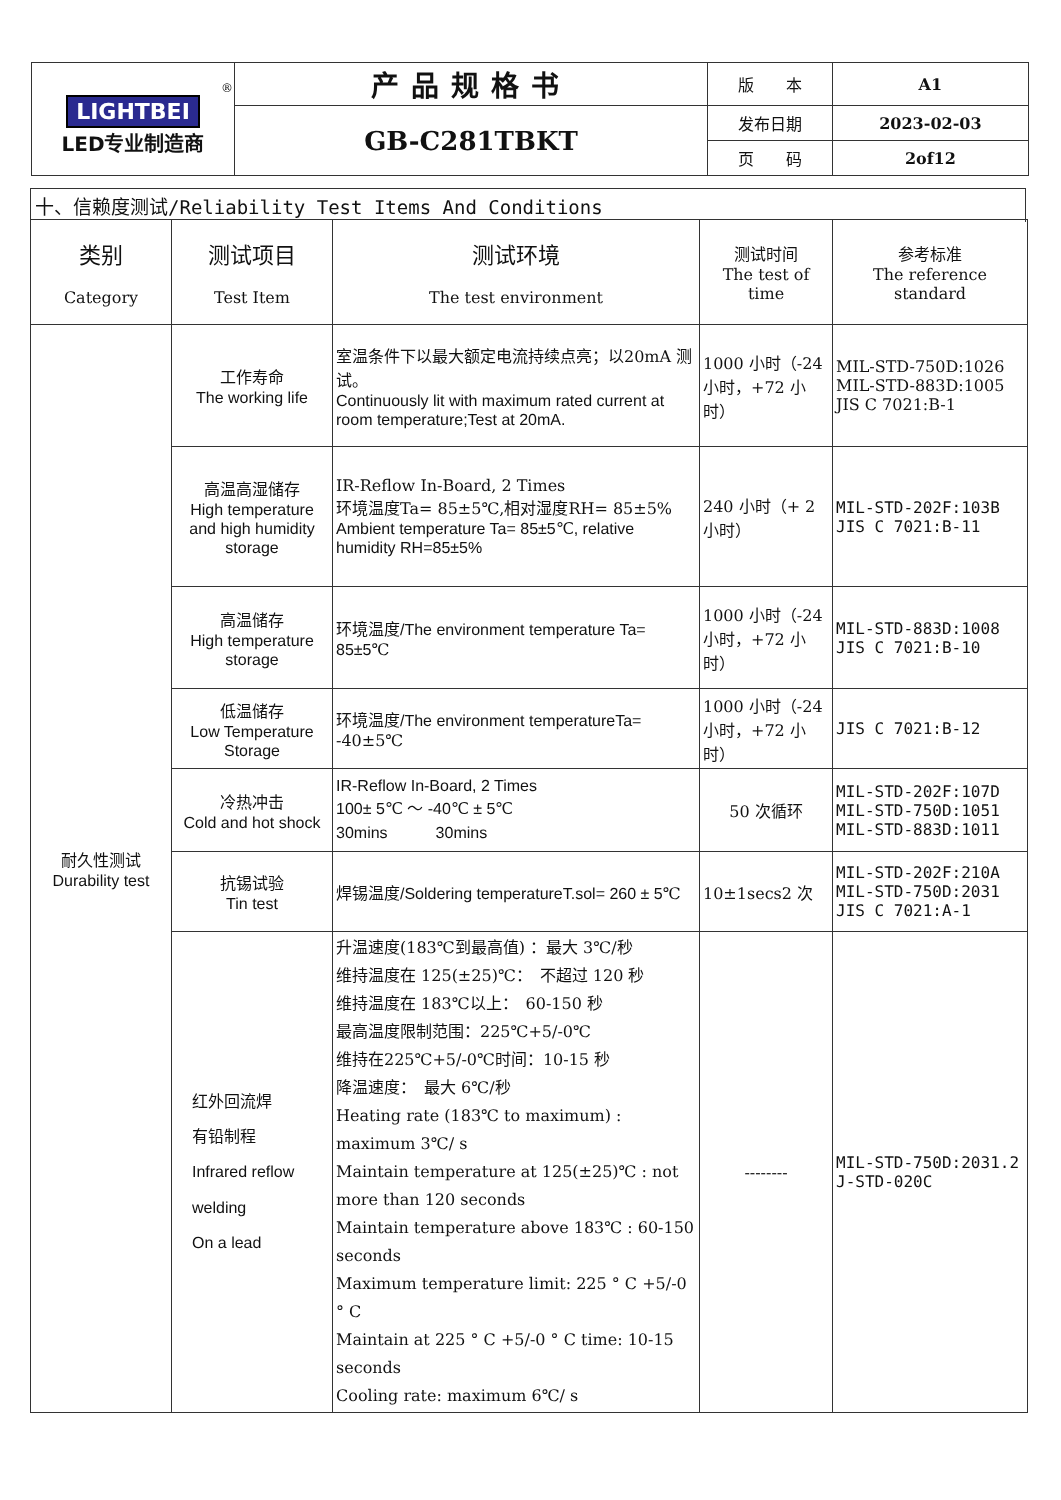| ® LIGHTBEI LED专业制造商 | 产品规格书 | 版 本 | A1 |
| | GB-C281TBKT | 发布日期 | 2023-02-03 |
| | | 页 码 | 2of12 |
十、信赖度测试/Reliability Test Items And Conditions
| 类别 Category | 测试项目 Test Item | 测试环境 The test environment | 测试时间 The test of time | 参考标准 The reference standard |
| --- | --- | --- | --- | --- |
| 耐久性测试 Durability test | 工作寿命 The working life | 室温条件下以最大额定电流持续点亮；以20mA 测试。 Continuously lit with maximum rated current at room temperature;Test at 20mA. | 1000 小时（-24 小时，+72 小时） | MIL-STD-750D:1026 MIL-STD-883D:1005 JIS C 7021:B-1 |
| | 高温高湿储存 High temperature and high humidity storage | IR-Reflow In-Board, 2 Times 环境温度Ta= 85±5℃,相对湿度RH= 85±5% Ambient temperature Ta= 85±5℃, relative humidity RH=85±5% | 240 小时（+ 2 小时） | MIL-STD-202F:103B JIS C 7021:B-11 |
| | 高温储存 High temperature storage | 环境温度 /The environment temperature Ta= 85±5 ℃ | 1000 小时（-24 小时，+72 小时） | MIL-STD-883D:1008 JIS C 7021:B-10 |
| | 低温储存 Low Temperature Storage | 环境温度 /The environment temperatureTa= -40±5℃ | 1000 小时（-24 小时，+72 小时） | JIS C 7021:B-12 |
| | 冷热冲击 Cold and hot shock | IR-Reflow In-Board, 2 Times 100± 5℃ ～ -40℃ ± 5℃ 30mins 30mins | 50 次循环 | MIL-STD-202F:107D MIL-STD-750D:1051 MIL-STD-883D:1011 |
| | 抗锡试验 Tin test | 焊锡温度 /Soldering temperatureT.sol= 260 ± 5 ℃ | 10±1secs2 次 | MIL-STD-202F:210A MIL-STD-750D:2031 JIS C 7021:A-1 |
| | 红外回流焊 有铅制程 Infrared reflow welding On a lead | 升温速度(183℃到最高值) ：最大 3℃/秒 维持温度在 125(±25)℃： 不超过 120 秒 维持温度在 183℃以上： 60-150 秒 最高温度限制范围：225℃+5/-0℃ 维持在225℃+5/-0℃时间：10-15 秒 降温速度： 最大 6℃/秒 Heating rate (183℃ to maximum) : maximum 3℃/ s Maintain temperature at 125(±25)℃ : not more than 120 seconds Maintain temperature above 183℃ : 60-150 seconds Maximum temperature limit: 225 ° C +5/-0 ° C Maintain at 225 ° C +5/-0 ° C time: 10-15 seconds Cooling rate: maximum 6℃/ s | -------- | MIL-STD-750D:2031.2 J-STD-020C |